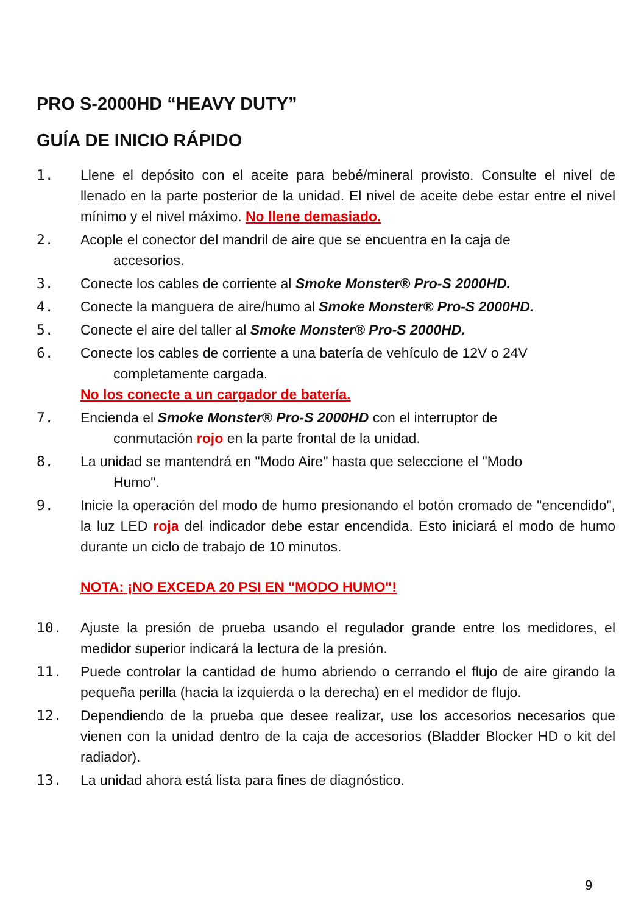PRO S-2000HD “HEAVY DUTY”
GUÍA DE INICIO RÁPIDO
1. Llene el depósito con el aceite para bebé/mineral provisto. Consulte el nivel de llenado en la parte posterior de la unidad. El nivel de aceite debe estar entre el nivel mínimo y el nivel máximo. No llene demasiado.
2. Acople el conector del mandril de aire que se encuentra en la caja de
accesorios.
3. Conecte los cables de corriente al Smoke Monster® Pro-S 2000HD.
4. Conecte la manguera de aire/humo al Smoke Monster® Pro-S 2000HD.
5. Conecte el aire del taller al Smoke Monster® Pro-S 2000HD.
6. Conecte los cables de corriente a una batería de vehículo de 12V o 24V
completamente cargada.
No los conecte a un cargador de batería.
7. Encienda el Smoke Monster® Pro-S 2000HD con el interruptor de
conmutación rojo en la parte frontal de la unidad.
8. La unidad se mantendrá en "Modo Aire" hasta que seleccione el "Modo
Humo".
9. Inicie la operación del modo de humo presionando el botón cromado de "encendido", la luz LED roja del indicador debe estar encendida. Esto iniciará el modo de humo durante un ciclo de trabajo de 10 minutos.
NOTA: ¡NO EXCEDA 20 PSI EN "MODO HUMO"!
10. Ajuste la presión de prueba usando el regulador grande entre los medidores, el medidor superior indicará la lectura de la presión.
11. Puede controlar la cantidad de humo abriendo o cerrando el flujo de aire girando la pequeña perilla (hacia la izquierda o la derecha) en el medidor de flujo.
12. Dependiendo de la prueba que desee realizar, use los accesorios necesarios que vienen con la unidad dentro de la caja de accesorios (Bladder Blocker HD o kit del radiador).
13. La unidad ahora está lista para fines de diagnóstico.
9